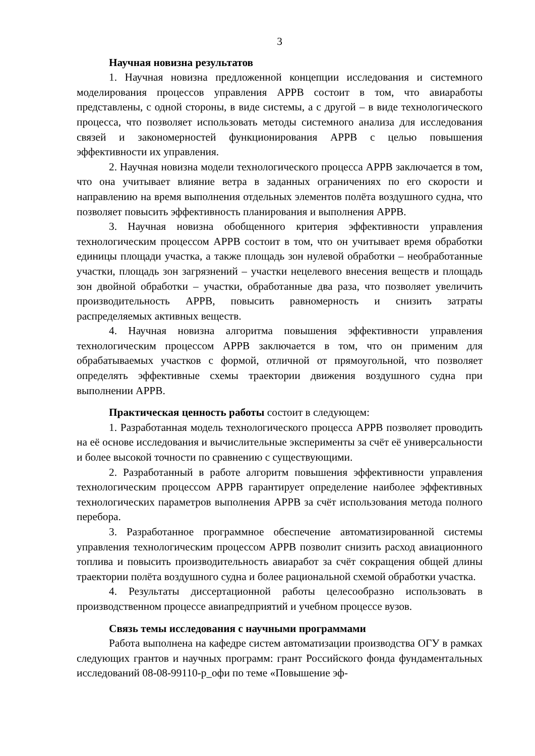3
Научная новизна результатов
1. Научная новизна предложенной концепции исследования и системного моделирования процессов управления АРРВ состоит в том, что авиаработы представлены, с одной стороны, в виде системы, а с другой – в виде технологического процесса, что позволяет использовать методы системного анализа для исследования связей и закономерностей функционирования АРРВ с целью повышения эффективности их управления.
2. Научная новизна модели технологического процесса АРРВ заключается в том, что она учитывает влияние ветра в заданных ограничениях по его скорости и направлению на время выполнения отдельных элементов полёта воздушного судна, что позволяет повысить эффективность планирования и выполнения АРРВ.
3. Научная новизна обобщенного критерия эффективности управления технологическим процессом АРРВ состоит в том, что он учитывает время обработки единицы площади участка, а также площадь зон нулевой обработки – необработанные участки, площадь зон загрязнений – участки нецелевого внесения веществ и площадь зон двойной обработки – участки, обработанные два раза, что позволяет увеличить производительность АРРВ, повысить равномерность и снизить затраты распределяемых активных веществ.
4. Научная новизна алгоритма повышения эффективности управления технологическим процессом АРРВ заключается в том, что он применим для обрабатываемых участков с формой, отличной от прямоугольной, что позволяет определять эффективные схемы траектории движения воздушного судна при выполнении АРРВ.
Практическая ценность работы состоит в следующем:
1. Разработанная модель технологического процесса АРРВ позволяет проводить на её основе исследования и вычислительные эксперименты за счёт её универсальности и более высокой точности по сравнению с существующими.
2. Разработанный в работе алгоритм повышения эффективности управления технологическим процессом АРРВ гарантирует определение наиболее эффективных технологических параметров выполнения АРРВ за счёт использования метода полного перебора.
3. Разработанное программное обеспечение автоматизированной системы управления технологическим процессом АРРВ позволит снизить расход авиационного топлива и повысить производительность авиаработ за счёт сокращения общей длины траектории полёта воздушного судна и более рациональной схемой обработки участка.
4. Результаты диссертационной работы целесообразно использовать в производственном процессе авиапредприятий и учебном процессе вузов.
Связь темы исследования с научными программами
Работа выполнена на кафедре систем автоматизации производства ОГУ в рамках следующих грантов и научных программ: грант Российского фонда фундаментальных исследований 08-08-99110-р_офи по теме «Повышение эф-